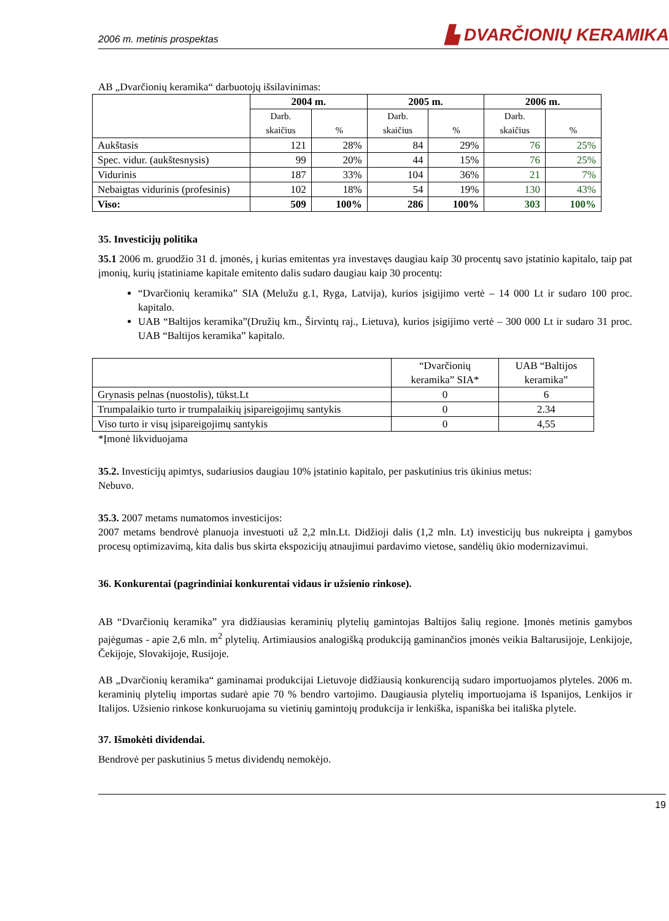2006 m. metinis prospektas ▙ DVARČIONIŲ KERAMIKA
AB „Dvarčionių keramika“ darbuotojų išsilavinimas:
| | 2004 m. | | 2005 m. | | 2006 m. | |
| --- | --- | --- | --- | --- | --- | --- |
| | Darb. skaičius | % | Darb. skaičius | % | Darb. skaičius | % |
| Aukštasis | 121 | 28% | 84 | 29% | 76 | 25% |
| Spec. vidur. (aukštesnysis) | 99 | 20% | 44 | 15% | 76 | 25% |
| Vidurinis | 187 | 33% | 104 | 36% | 21 | 7% |
| Nebaigtas vidurinis (profesinis) | 102 | 18% | 54 | 19% | 130 | 43% |
| Viso: | 509 | 100% | 286 | 100% | 303 | 100% |
35. Investicijų politika
35.1 2006 m. gruodžio 31 d. įmonės, į kurias emitentas yra investavęs daugiau kaip 30 procentų savo įstatinio kapitalo, taip pat įmonių, kurių įstatiniame kapitale emitento dalis sudaro daugiau kaip 30 procentų:
“Dvarčionių keramika” SIA (Melužu g.1, Ryga, Latvija), kurios įsigijimo vertė – 14 000 Lt ir sudaro 100 proc. kapitalo.
UAB “Baltijos keramika”(Družių km., Širvintų raj., Lietuva), kurios įsigijimo vertė – 300 000 Lt ir sudaro 31 proc. UAB “Baltijos keramika” kapitalo.
| | “Dvarčionių keramika” SIA* | UAB “Baltijos keramika” |
| Grynasis pelnas (nuostolis), tūkst.Lt | 0 | 6 |
| Trumpalaikio turto ir trumpalaikių įsipareigojimų santykis | 0 | 2.34 |
| Viso turto ir visų įsipareigojimų santykis | 0 | 4,55 |
*Įmonė likviduojama
35.2. Investicijų apimtys, sudariusios daugiau 10% įstatinio kapitalo, per paskutinius tris ūkinius metus:
Nebuvo.
35.3. 2007 metams numatomos investicijos:
2007 metams bendrovė planuoja investuoti už 2,2 mln.Lt. Didžioji dalis (1,2 mln. Lt) investicijų bus nukreipta į gamybos procesų optimizavimą, kita dalis bus skirta ekspozicijų atnaujimui pardavimo vietose, sandėlių ūkio modernizavimui.
36. Konkurentai (pagrindiniai konkurentai vidaus ir užsienio rinkose).
AB “Dvarčionių keramika” yra didžiausias keraminių plytelių gamintojas Baltijos šalių regione. Įmonės metinis gamybos pajėgumas - apie 2,6 mln. m<sup>2</sup> plytelių. Artimiausios analogišką produkciją gaminančios įmonės veikia Baltarusijoje, Lenkijoje, Čekijoje, Slovakijoje, Rusijoje.
AB „Dvarčionių keramika“ gaminamai produkcijai Lietuvoje didžiausią konkurenciją sudaro importuojamos plyteles. 2006 m. keraminių plytelių importas sudarė apie 70 % bendro vartojimo. Daugiausia plytelių importuojama iš Ispanijos, Lenkijos ir Italijos. Užsienio rinkose konkuruojama su vietinių gamintojų produkcija ir lenkiška, ispaniška bei itališka plytele.
37. Išmokėti dividendai.
Bendrovė per paskutinius 5 metus dividendų nemokėjo.
19